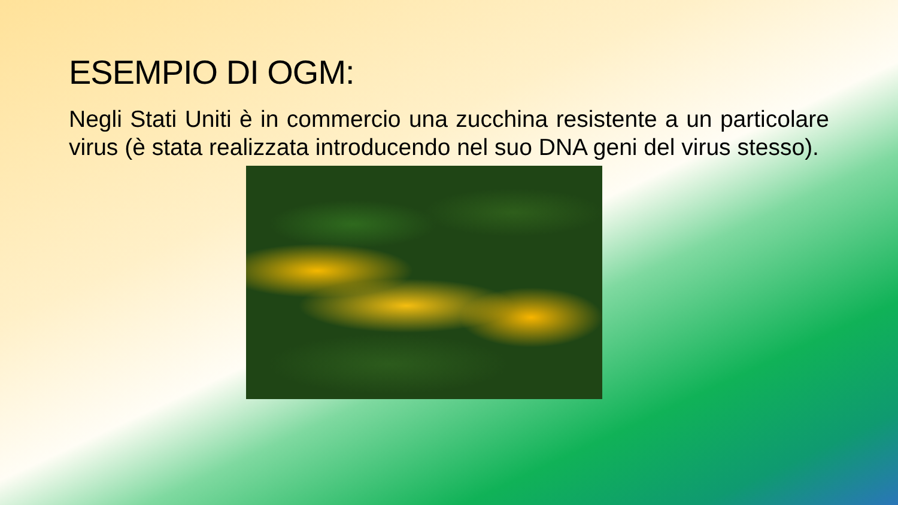ESEMPIO DI OGM:
Negli Stati Uniti è in commercio una zucchina resistente a un particolare virus (è stata realizzata introducendo nel suo DNA geni del virus stesso).